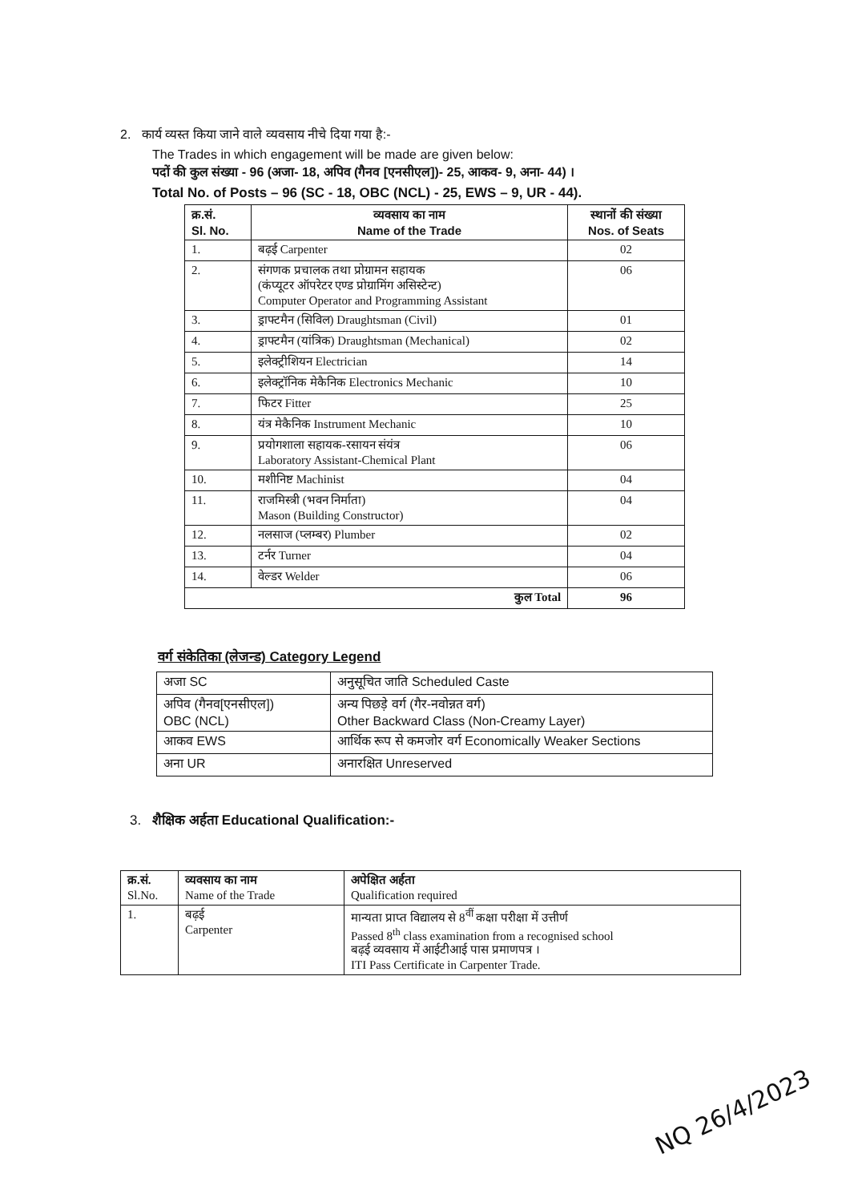2. कार्य व्यस्त किया जाने वाले व्यवसाय नीचे दिया गया है:-
The Trades in which engagement will be made are given below:
पदों की कुल संख्या - 96 (अजा- 18, अपिव (गैनव [एनसीएल])- 25, आकव- 9, अना- 44) ।
Total No. of Posts – 96 (SC - 18, OBC (NCL) - 25, EWS – 9, UR - 44).
| क्र.सं. Sl. No. | व्यवसाय का नाम Name of the Trade | स्थानों की संख्या Nos. of Seats |
| --- | --- | --- |
| 1. | बढ़ई Carpenter | 02 |
| 2. | संगणक प्रचालक तथा प्रोग्रामन सहायक (कंप्यूटर ऑपरेटर एण्ड प्रोग्रामिंग असिस्टेन्ट) Computer Operator and Programming Assistant | 06 |
| 3. | ड्राफ्टमैन (सिविल) Draughtsman (Civil) | 01 |
| 4. | ड्राफ्टमैन (यांत्रिक) Draughtsman (Mechanical) | 02 |
| 5. | इलेक्ट्रीशियन Electrician | 14 |
| 6. | इलेक्ट्रॉनिक मेकैनिक Electronics Mechanic | 10 |
| 7. | फिटर Fitter | 25 |
| 8. | यंत्र मेकैनिक Instrument Mechanic | 10 |
| 9. | प्रयोगशाला सहायक-रसायन संयंत्र Laboratory Assistant-Chemical Plant | 06 |
| 10. | मशीनिष्ट Machinist | 04 |
| 11. | राजमिस्त्री (भवन निर्माता) Mason (Building Constructor) | 04 |
| 12. | नलसाज (प्लम्बर) Plumber | 02 |
| 13. | टर्नर Turner | 04 |
| 14. | वेल्डर Welder | 06 |
| कुल Total | | 96 |
वर्ग संकेतिका (लेजन्ड) Category Legend
| अजा SC | अनुसूचित जाति Scheduled Caste |
| अपिव (गैनव[एनसीएल]) OBC (NCL) | अन्य पिछड़े वर्ग (गैर-नवोन्नत वर्ग) Other Backward Class (Non-Creamy Layer) |
| आकव EWS | आर्थिक रूप से कमजोर वर्ग Economically Weaker Sections |
| अना UR | अनारक्षित Unreserved |
3. शैक्षिक अर्हता Educational Qualification:-
| क्र.सं. Sl.No. | व्यवसाय का नाम Name of the Trade | अपेक्षित अर्हता Qualification required |
| 1. | बढ़ई Carpenter | मान्यता प्राप्त विद्यालय से 8<sup>वीं</sup> कक्षा परीक्षा में उत्तीर्ण Passed 8<sup>th</sup> class examination from a recognised school बढ़ई व्यवसाय में आईटीआई पास प्रमाणपत्र । ITI Pass Certificate in Carpenter Trade. |
NQ 26/4/2023